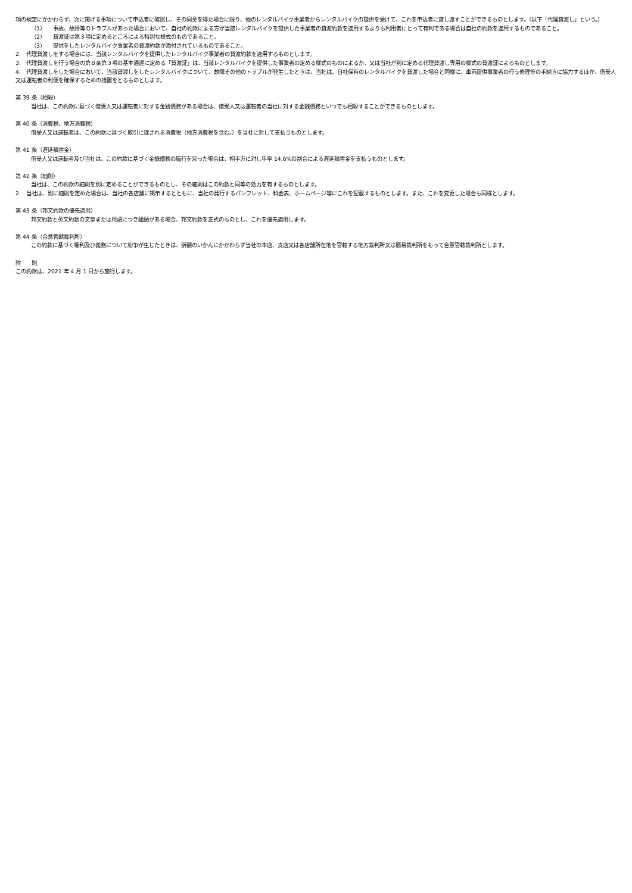項の規定にかかわらず、次に掲げる事項について申込者に確認し、その同意を得た場合に限り、他のレンタルバイク事業者からレンタルバイクの提供を受けて、これを申込者に貸し渡すことができるものとします。（以下「代理貸渡し」という。）
（1）　　事故、故障等のトラブルがあった場合において、自社の約款による方が当該レンタルバイクを提供した事業者の貸渡約款を適用するよりも利用者にとって有利である場合は自社の約款を適用するものであること。
（2）　　貸渡証は第３項に定めるところによる特別な様式のものであること。
（3）　　提供をしたレンタルバイク事業者の貸渡約款が添付されているものであること。
2.　代理貸渡しをする場合には、当該レンタルバイクを提供したレンタルバイク事業者の貸渡約款を適用するものとします。
3.　代理貸渡しを行う場合の第８条第３項の基本通達に定める「貸渡証」は、当該レンタルバイクを提供した事業者の定める様式のものによるか、又は当社が別に定める代理貸渡し専用の様式の貸渡証によるものとします。
4.　代理貸渡しをした場合において、当該貸渡しをしたレンタルバイクについて、故障その他のトラブルが発生したときは、当社は、自社保有のレンタルバイクを貸渡した場合と同様に、車両提供事業者の行う修理等の手続きに協力するほか、借受人又は運転者の利便を確保するための措置をとるものとします。
第 39 条（相殺）
当社は、この約款に基づく借受人又は運転者に対する金銭債務がある場合は、借受人又は運転者の当社に対する金銭債務といつでも相殺することができるものとします。
第 40 条（消費税、地方消費税）
借受人又は運転者は、この約款に基づく取引に課される消費税（地方消費税を含む。）を当社に対して支払うものとします。
第 41 条（遅延損害金）
借受人又は運転者及び当社は、この約款に基づく金銭債務の履行を怠った場合は、相手方に対し年率 14.6%の割合による遅延損害金を支払うものとします。
第 42 条（細則）
当社は、この約款の細則を別に定めることができるものとし、その細則はこの約款と同等の効力を有するものとします。
2.　当社は、別に細則を定めた場合は、当社の各店舗に掲示するとともに、当社の発行するパンフレット、料金表、ホームページ等にこれを記載するものとします。また、これを変更した場合も同様とします。
第 43 条（邦文約款の優先適用）
邦文約款と英文約款の文章または用語につき齟齬がある場合、邦文約款を正式のものとし、これを優先適用します。
第 44 条（合意管轄裁判所）
この約款に基づく権利及び義務について紛争が生じたときは、訴額のいかんにかかわらず当社の本店、支店又は各店舗所在地を管轄する地方裁判所又は簡易裁判所をもって合意管轄裁判所とします。
附　　則
この約款は、2021 年 4 月 1 日から施行します。